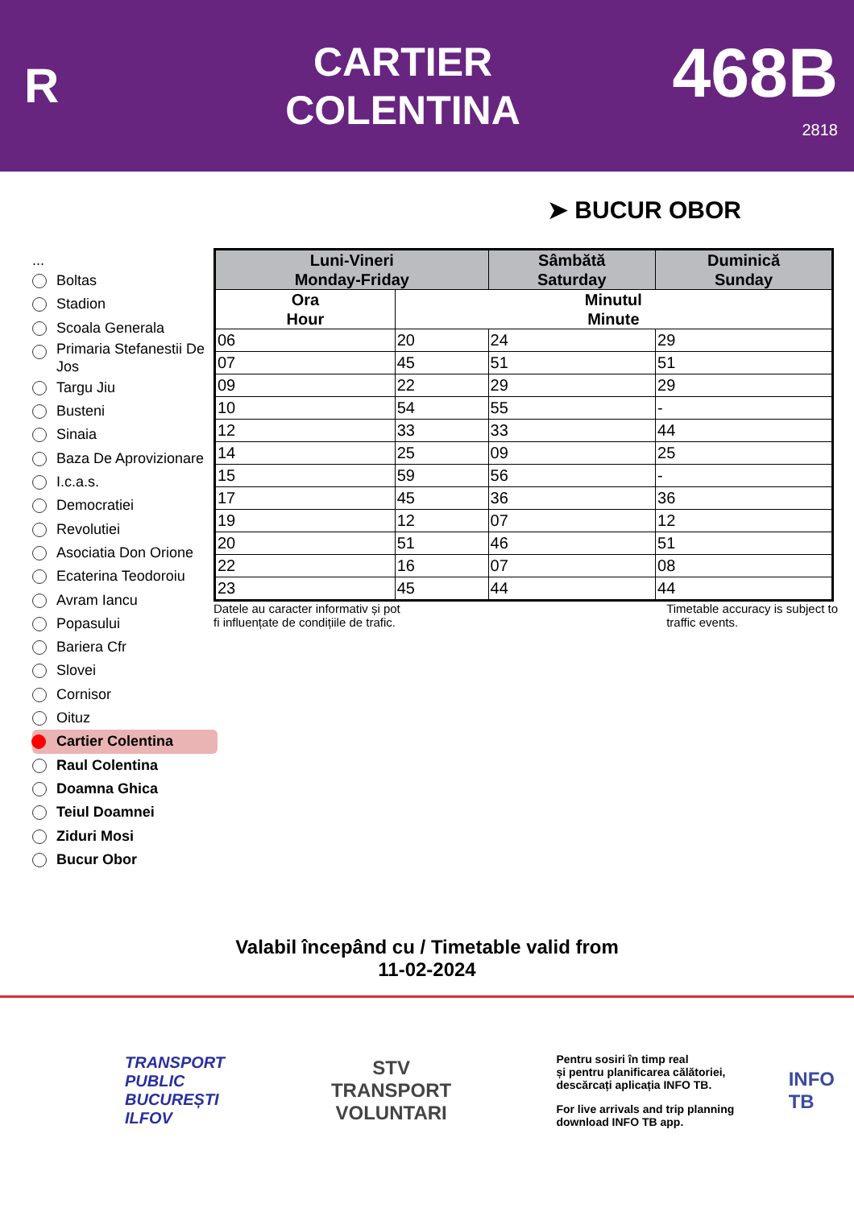R
CARTIER
COLENTINA
468B
2818
➤ BUCUR OBOR
...
Boltas
Stadion
Scoala Generala
Primaria Stefanestii De Jos
Targu Jiu
Busteni
Sinaia
Baza De Aprovizionare
I.c.a.s.
Democratiei
Revolutiei
Asociatia Don Orione
Ecaterina Teodoroiu
Avram Iancu
Popasului
Bariera Cfr
Slovei
Cornisor
Oituz
Cartier Colentina
Raul Colentina
Doamna Ghica
Teiul Doamnei
Ziduri Mosi
Bucur Obor
| Luni-Vineri Monday-Friday | | Sâmbătă Saturday | Duminică Sunday |
| --- | --- | --- | --- |
| Ora Hour | Minutul Minute | | |
| 06 | 20 | 24 | 29 |
| 07 | 45 | 51 | 51 |
| 09 | 22 | 29 | 29 |
| 10 | 54 | 55 | - |
| 12 | 33 | 33 | 44 |
| 14 | 25 | 09 | 25 |
| 15 | 59 | 56 | - |
| 17 | 45 | 36 | 36 |
| 19 | 12 | 07 | 12 |
| 20 | 51 | 46 | 51 |
| 22 | 16 | 07 | 08 |
| 23 | 45 | 44 | 44 |
Datele au caracter informativ și pot
fi influențate de condițiile de trafic. Timetable accuracy is subject to
traffic events.
Valabil începând cu / Timetable valid from
11-02-2024
TRANSPORT
PUBLIC
BUCUREȘTI
ILFOV
STV
TRANSPORT
VOLUNTARI
Pentru sosiri în timp real
și pentru planificarea călătoriei,
descărcați aplicația INFO TB.
For live arrivals and trip planning
download INFO TB app.
INFO TB